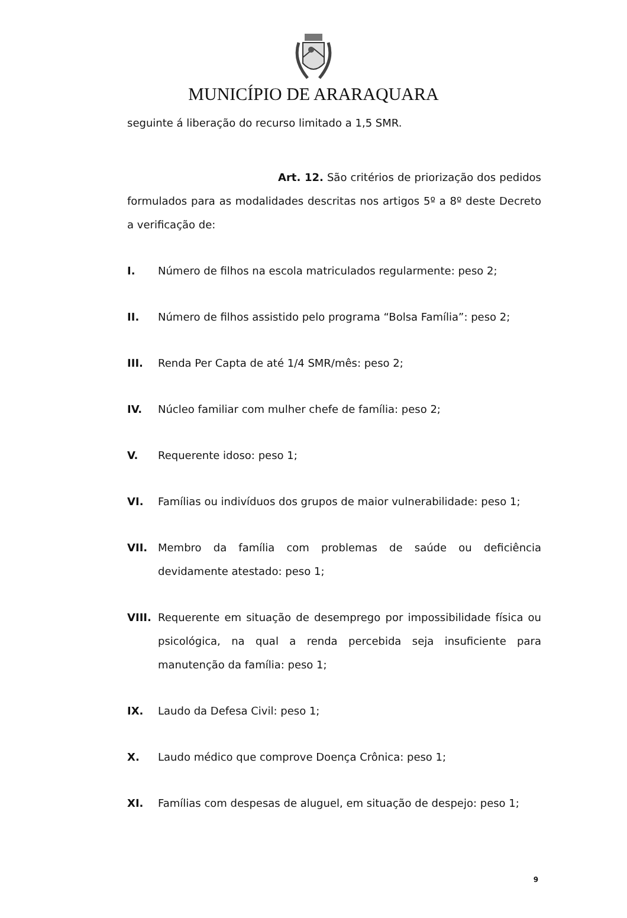MUNICÍPIO DE ARARAQUARA
seguinte á liberação do recurso limitado a 1,5 SMR.
Art. 12. São critérios de priorização dos pedidos formulados para as modalidades descritas nos artigos 5º a 8º deste Decreto a verificação de:
I. Número de filhos na escola matriculados regularmente: peso 2;
II. Número de filhos assistido pelo programa “Bolsa Família”: peso 2;
III. Renda Per Capta de até 1/4 SMR/mês: peso 2;
IV. Núcleo familiar com mulher chefe de família: peso 2;
V. Requerente idoso: peso 1;
VI. Famílias ou indivíduos dos grupos de maior vulnerabilidade: peso 1;
VII. Membro da família com problemas de saúde ou deficiência devidamente atestado: peso 1;
VIII. Requerente em situação de desemprego por impossibilidade física ou psicológica, na qual a renda percebida seja insuficiente para manutenção da família: peso 1;
IX. Laudo da Defesa Civil: peso 1;
X. Laudo médico que comprove Doença Crônica: peso 1;
XI. Famílias com despesas de aluguel, em situação de despejo: peso 1;
9